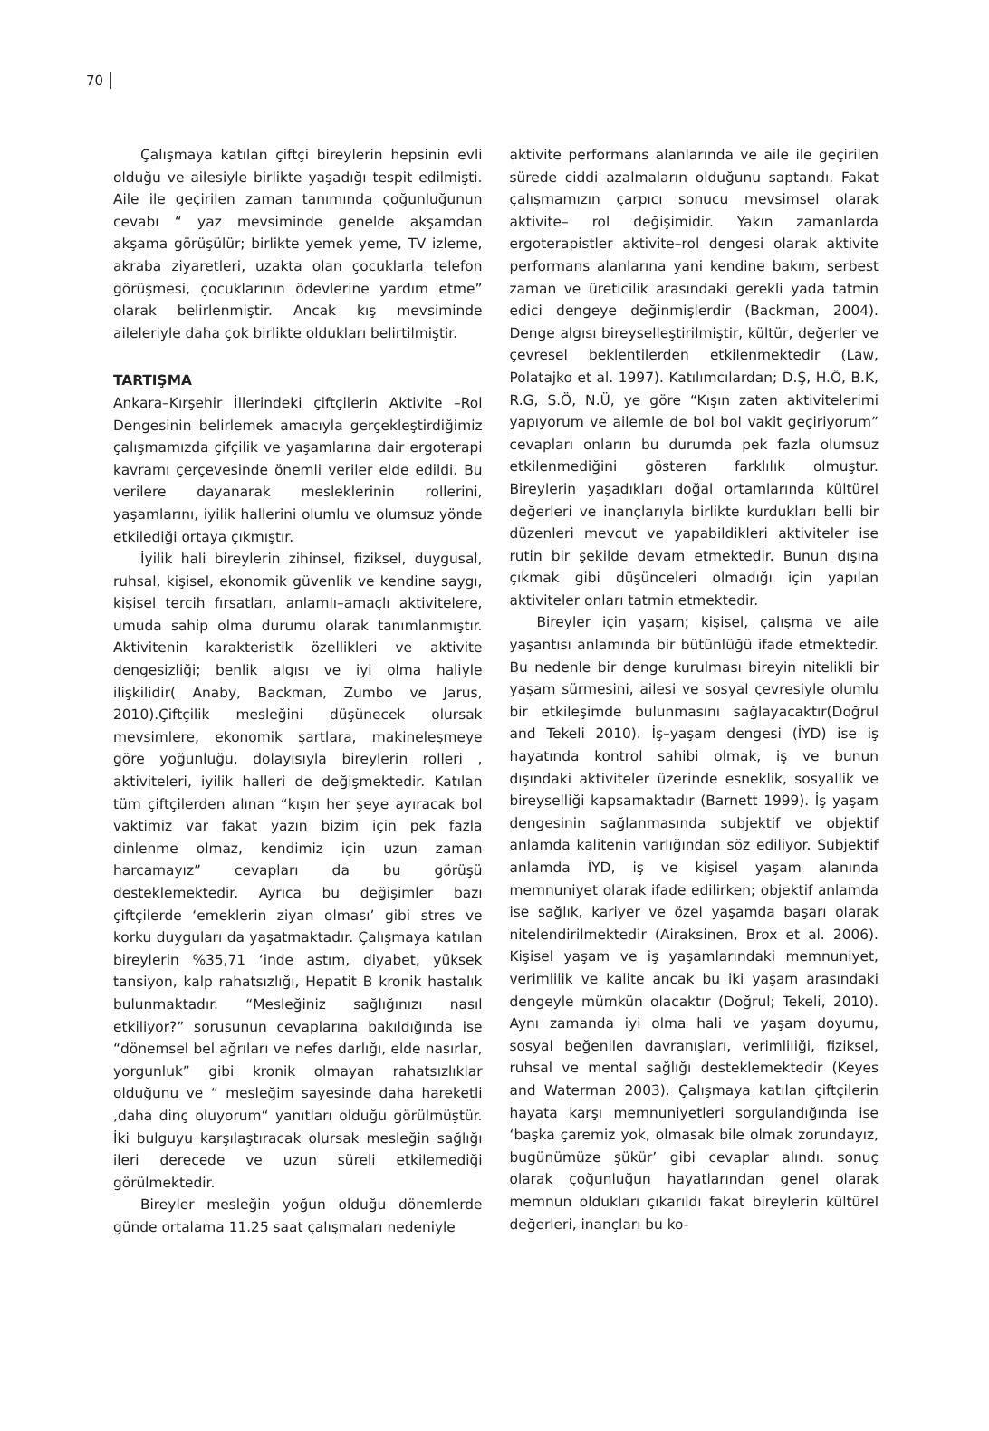70
Çalışmaya katılan çiftçi bireylerin hepsinin evli olduğu ve ailesiyle birlikte yaşadığı tespit edilmişti. Aile ile geçirilen zaman tanımında çoğunluğunun cevabı “ yaz mevsiminde genelde akşamdan akşama görüşülür; birlikte yemek yeme, TV izleme, akraba ziyaretleri, uzakta olan çocuklarla telefon görüşmesi, çocuklarının ödevlerine yardım etme” olarak belirlenmiştir. Ancak kış mevsiminde aileleriyle daha çok birlikte oldukları belirtilmiştir.
TARTIŞMA
Ankara–Kırşehir İllerindeki çiftçilerin Aktivite –Rol Dengesinin belirlemek amacıyla gerçekleştirdiğimiz çalışmamızda çifçilik ve yaşamlarına dair ergoterapi kavramı çerçevesinde önemli veriler elde edildi. Bu verilere dayanarak mesleklerinin rollerini, yaşamlarını, iyilik hallerini olumlu ve olumsuz yönde etkilediği ortaya çıkmıştır.
İyilik hali bireylerin zihinsel, fiziksel, duygusal, ruhsal, kişisel, ekonomik güvenlik ve kendine saygı, kişisel tercih fırsatları, anlamlı–amaçlı aktivitelere, umuda sahip olma durumu olarak tanımlanmıştır. Aktivitenin karakteristik özellikleri ve aktivite dengesizliği; benlik algısı ve iyi olma haliyle ilişkilidir( Anaby, Backman, Zumbo ve Jarus, 2010).Çiftçilik mesleğini düşünecek olursak mevsimlere, ekonomik şartlara, makineleşmeye göre yoğunluğu, dolayısıyla bireylerin rolleri , aktiviteleri, iyilik halleri de değişmektedir. Katılan tüm çiftçilerden alınan “kışın her şeye ayıracak bol vaktimiz var fakat yazın bizim için pek fazla dinlenme olmaz, kendimiz için uzun zaman harcamayız” cevapları da bu görüşü desteklemektedir. Ayrıca bu değişimler bazı çiftçilerde ‘emeklerin ziyan olması’ gibi stres ve korku duyguları da yaşatmaktadır. Çalışmaya katılan bireylerin %35,71 ‘inde astım, diyabet, yüksek tansiyon, kalp rahatsızlığı, Hepatit B kronik hastalık bulunmaktadır. “Mesleğiniz sağlığınızı nasıl etkiliyor?” sorusunun cevaplarına bakıldığında ise “dönemsel bel ağrıları ve nefes darlığı, elde nasırlar, yorgunluk” gibi kronik olmayan rahatsızlıklar olduğunu ve “ mesleğim sayesinde daha hareketli ,daha dinç oluyorum“ yanıtları olduğu görülmüştür. İki bulguyu karşılaştıracak olursak mesleğin sağlığı ileri derecede ve uzun süreli etkilemediği görülmektedir.
Bireyler mesleğin yoğun olduğu dönemlerde günde ortalama 11.25 saat çalışmaları nedeniyle
aktivite performans alanlarında ve aile ile geçirilen sürede ciddi azalmaların olduğunu saptandı. Fakat çalışmamızın çarpıcı sonucu mevsimsel olarak aktivite– rol değişimidir. Yakın zamanlarda ergoterapistler aktivite–rol dengesi olarak aktivite performans alanlarına yani kendine bakım, serbest zaman ve üreticilik arasındaki gerekli yada tatmin edici dengeye değinmişlerdir (Backman, 2004). Denge algısı bireyselleştirilmiştir, kültür, değerler ve çevresel beklentilerden etkilenmektedir (Law, Polatajko et al. 1997). Katılımcılardan; D.Ş, H.Ö, B.K, R.G, S.Ö, N.Ü, ye göre “Kışın zaten aktivitelerimi yapıyorum ve ailemle de bol bol vakit geçiriyorum” cevapları onların bu durumda pek fazla olumsuz etkilenmediğini gösteren farklılık olmuştur. Bireylerin yaşadıkları doğal ortamlarında kültürel değerleri ve inançlarıyla birlikte kurdukları belli bir düzenleri mevcut ve yapabildikleri aktiviteler ise rutin bir şekilde devam etmektedir. Bunun dışına çıkmak gibi düşünceleri olmadığı için yapılan aktiviteler onları tatmin etmektedir.
Bireyler için yaşam; kişisel, çalışma ve aile yaşantısı anlamında bir bütünlüğü ifade etmektedir. Bu nedenle bir denge kurulması bireyin nitelikli bir yaşam sürmesini, ailesi ve sosyal çevresiyle olumlu bir etkileşimde bulunmasını sağlayacaktır(Doğrul and Tekeli 2010). İş–yaşam dengesi (İYD) ise iş hayatında kontrol sahibi olmak, iş ve bunun dışındaki aktiviteler üzerinde esneklik, sosyallik ve bireyselliği kapsamaktadır (Barnett 1999). İş yaşam dengesinin sağlanmasında subjektif ve objektif anlamda kalitenin varlığından söz ediliyor. Subjektif anlamda İYD, iş ve kişisel yaşam alanında memnuniyet olarak ifade edilirken; objektif anlamda ise sağlık, kariyer ve özel yaşamda başarı olarak nitelendirilmektedir (Airaksinen, Brox et al. 2006). Kişisel yaşam ve iş yaşamlarındaki memnuniyet, verimlilik ve kalite ancak bu iki yaşam arasındaki dengeyle mümkün olacaktır (Doğrul; Tekeli, 2010). Aynı zamanda iyi olma hali ve yaşam doyumu, sosyal beğenilen davranışları, verimliliği, fiziksel, ruhsal ve mental sağlığı desteklemektedir (Keyes and Waterman 2003). Çalışmaya katılan çiftçilerin hayata karşı memnuniyetleri sorgulandığında ise ‘başka çaremiz yok, olmasak bile olmak zorundayız, bugünümüze şükür’ gibi cevaplar alındı. sonuç olarak çoğunluğun hayatlarından genel olarak memnun oldukları çıkarıldı fakat bireylerin kültürel değerleri, inançları bu ko-